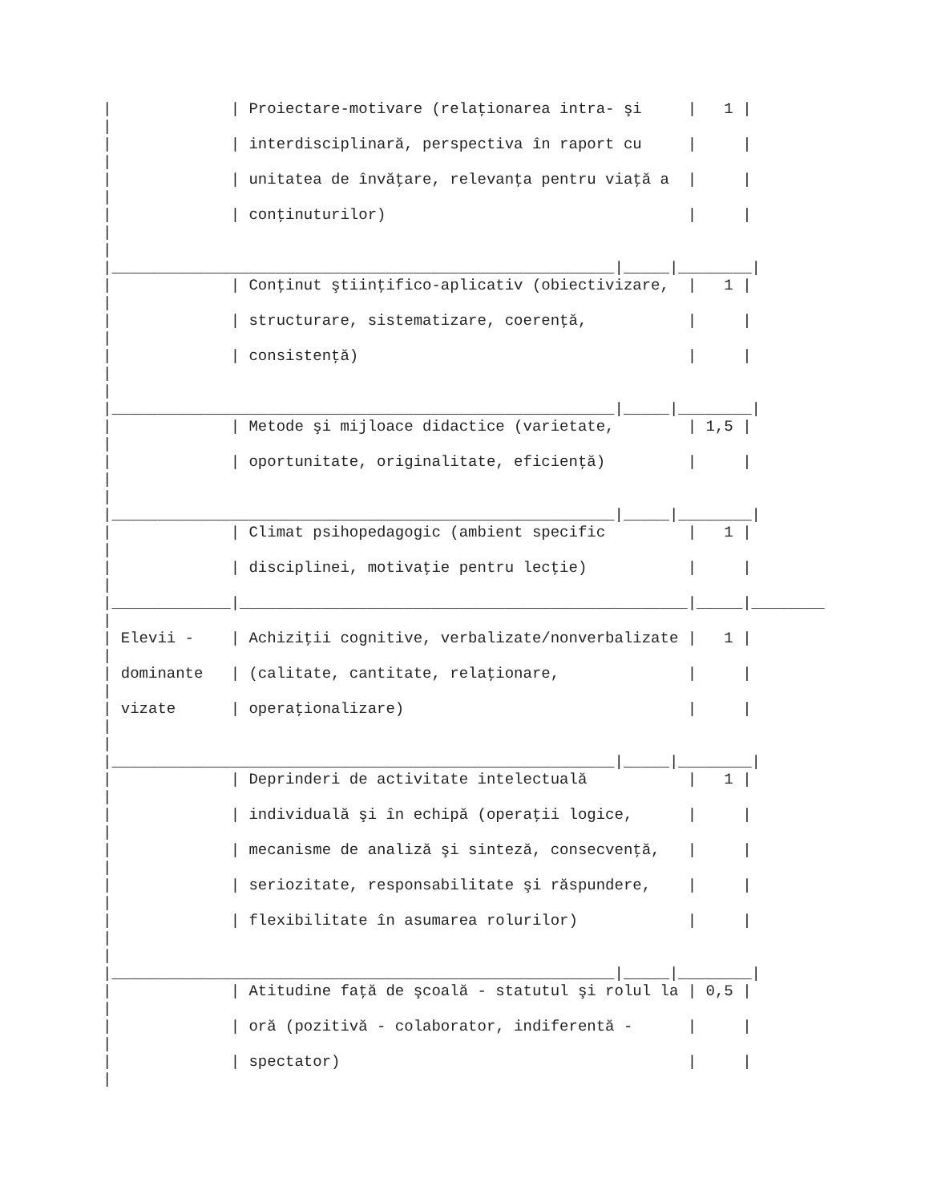|             | Proiectare-motivare (relaţionarea intra- şi     |   1 |
|
|             | interdisciplinară, perspectiva în raport cu     |     |
|
|             | unitatea de învăţare, relevanţa pentru viaţă a  |     |
|
|             | conţinuturilor)                                 |     |
|
|
|_______________________________________________________|_____|________|
|             | Conţinut ştiinţifico-aplicativ (obiectivizare,  |   1 |
|
|             | structurare, sistematizare, coerenţă,           |     |
|
|             | consistenţă)                                    |     |
|
|
|_______________________________________________________|_____|________|
|             | Metode şi mijloace didactice (varietate,        | 1,5 |
|
|             | oportunitate, originalitate, eficienţă)         |     |
|
|
|_______________________________________________________|_____|________|
|             | Climat psihopedagogic (ambient specific         |   1 |
|
|             | disciplinei, motivaţie pentru lecţie)           |     |
|
|_____________|_________________________________________________|_____|________
|
| Elevii -    | Achiziţii cognitive, verbalizate/nonverbalizate |   1 |
|
| dominante   | (calitate, cantitate, relaţionare,              |     |
|
| vizate      | operaţionalizare)                               |     |
|
|
|_______________________________________________________|_____|________|
|             | Deprinderi de activitate intelectuală           |   1 |
|
|             | individuală şi în echipă (operaţii logice,      |     |
|
|             | mecanisme de analiză şi sinteză, consecvenţă,   |     |
|
|             | seriozitate, responsabilitate şi răspundere,    |     |
|
|             | flexibilitate în asumarea rolurilor)            |     |
|
|
|_______________________________________________________|_____|________|
|             | Atitudine faţă de şcoală - statutul şi rolul la | 0,5 |
|
|             | oră (pozitivă - colaborator, indiferentă -      |     |
|
|             | spectator)                                      |     |
|